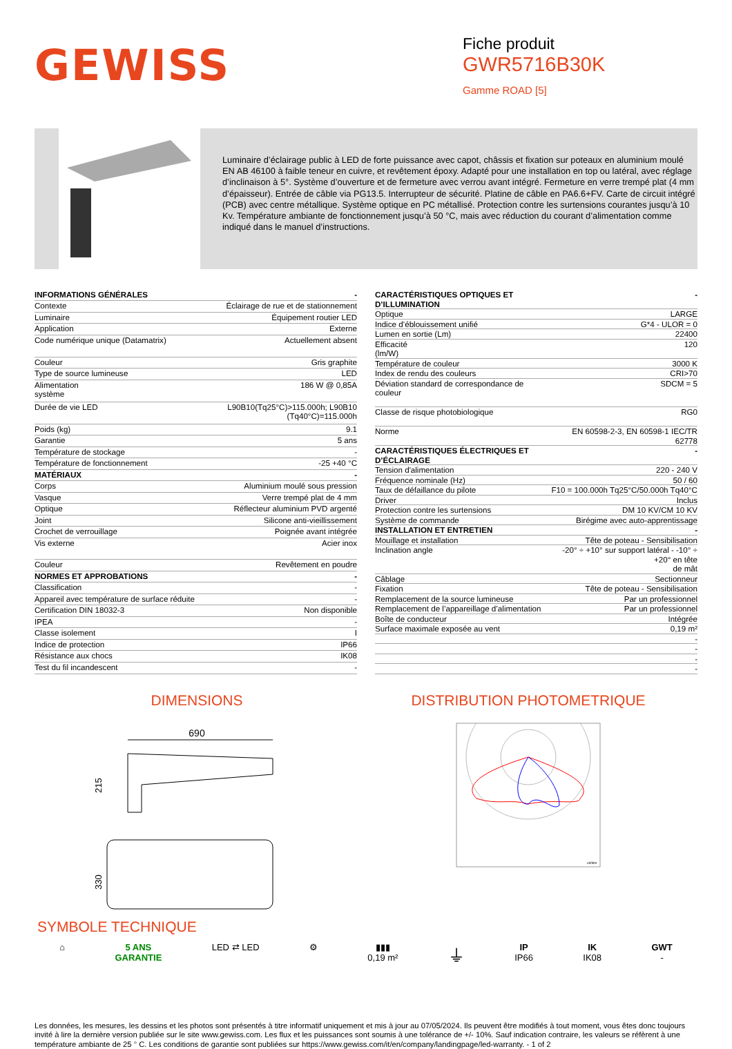GEWISS
Fiche produit
GWR5716B30K
Gamme ROAD [5]
Luminaire d’éclairage public à LED de forte puissance avec capot, châssis et fixation sur poteaux en aluminium moulé EN AB 46100 à faible teneur en cuivre, et revêtement époxy. Adapté pour une installation en top ou latéral, avec réglage d’inclinaison à 5°. Système d’ouverture et de fermeture avec verrou avant intégré. Fermeture en verre trempé plat (4 mm d’épaisseur). Entrée de câble via PG13.5. Interrupteur de sécurité. Platine de câble en PA6.6+FV. Carte de circuit intégré (PCB) avec centre métallique. Système optique en PC métallisé. Protection contre les surtensions courantes jusqu’à 10 Kv. Température ambiante de fonctionnement jusqu’à 50 °C, mais avec réduction du courant d’alimentation comme indiqué dans le manuel d’instructions.
| INFORMATIONS GÉNÉRALES | - |
| Contexte | Éclairage de rue et de stationnement |
| Luminaire | Équipement routier LED |
| Application | Externe |
| Code numérique unique (Datamatrix) | Actuellement absent |
| Couleur | Gris graphite |
| Type de source lumineuse | LED |
| Alimentation système | 186 W @ 0,85A |
| Durée de vie LED | L90B10(Tq25°C)>115.000h; L90B10 (Tq40°C)=115.000h |
| Poids (kg) | 9.1 |
| Garantie | 5 ans |
| Température de stockage | - |
| Température de fonctionnement | -25 +40 °C |
| MATÉRIAUX | - |
| Corps | Aluminium moulé sous pression |
| Vasque | Verre trempé plat de 4 mm |
| Optique | Réflecteur aluminium PVD argenté |
| Joint | Silicone anti-vieillissement |
| Crochet de verrouillage | Poignée avant intégrée |
| Vis externe | Acier inox |
| Couleur | Revêtement en poudre |
| NORMES ET APPROBATIONS | - |
| Classification | - |
| Appareil avec température de surface réduite | - |
| Certification DIN 18032-3 | Non disponible |
| IPEA | - |
| Classe isolement | I |
| Indice de protection | IP66 |
| Résistance aux chocs | IK08 |
| Test du fil incandescent | - |
| CARACTÉRISTIQUES OPTIQUES ET D’ILLUMINATION | - |
| Optique | LARGE |
| Indice d’éblouissement unifié | G*4 - ULOR = 0 |
| Lumen en sortie (Lm) | 22400 |
| Efficacité (lm/W) | 120 |
| Température de couleur | 3000 K |
| Index de rendu des couleurs | CRI>70 |
| Déviation standard de correspondance de couleur | SDCM = 5 |
| Classe de risque photobiologique | RG0 |
| Norme | EN 60598-2-3, EN 60598-1 IEC/TR 62778 |
| CARACTÉRISTIQUES ÉLECTRIQUES ET D’ÉCLAIRAGE | - |
| Tension d'alimentation | 220 - 240 V |
| Fréquence nominale (Hz) | 50 / 60 |
| Taux de défaillance du pilote | F10 = 100.000h Tq25°C/50.000h Tq40°C |
| Driver | Inclus |
| Protection contre les surtensions | DM 10 KV/CM 10 KV |
| Système de commande | Birégime avec auto-apprentissage |
| INSTALLATION ET ENTRETIEN | - |
| Mouillage et installation | Tête de poteau - Sensibilisation |
| Inclination angle | -20° ÷ +10° sur support latéral - -10° ÷ +20° en tête de mât |
| Câblage | Sectionneur |
| Fixation | Tête de poteau - Sensibilisation |
| Remplacement de la source lumineuse | Par un professionnel |
| Remplacement de l’appareillage d’alimentation | Par un professionnel |
| Boîte de conducteur | Intégrée |
| Surface maximale exposée au vent | 0,19 m² |
| | - |
| | - |
| | - |
| | - |
DIMENSIONS
690
215
330
DISTRIBUTION PHOTOMETRIQUE
cd/klm
SYMBOLE TECHNIQUE
⌂ 5 ANS
GARANTIE
LED ⇄ LED ⚙ ▮▮▮
0,19 m²
⏚
IP
IP66
IK
IK08
GWT
-
Les données, les mesures, les dessins et les photos sont présentés à titre informatif uniquement et mis à jour au 07/05/2024. Ils peuvent être modifiés à tout moment, vous êtes donc toujours invité à lire la dernière version publiée sur le site www.gewiss.com. Les flux et les puissances sont soumis à une tolérance de +/- 10%. Sauf indication contraire, les valeurs se réfèrent à une température ambiante de 25 ° C. Les conditions de garantie sont publiées sur https://www.gewiss.com/it/en/company/landingpage/led-warranty. - 1 of 2